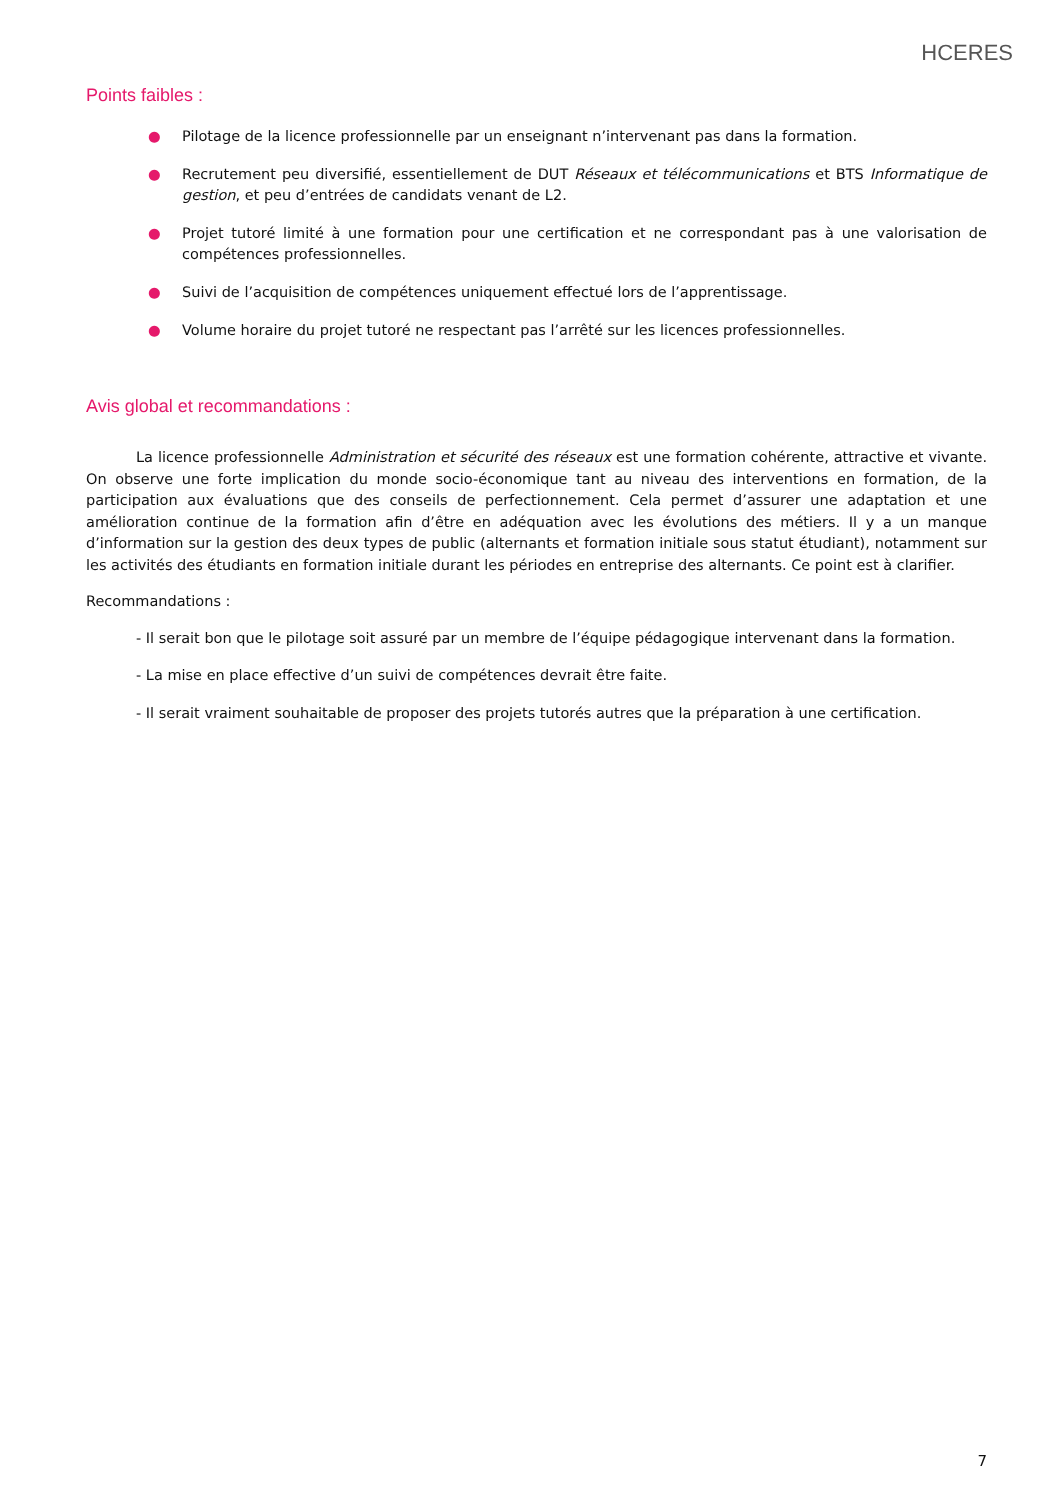HCERES
Points faibles :
● Pilotage de la licence professionnelle par un enseignant n’intervenant pas dans la formation.
● Recrutement peu diversifié, essentiellement de DUT Réseaux et télécommunications et BTS Informatique de gestion, et peu d’entrées de candidats venant de L2.
● Projet tutoré limité à une formation pour une certification et ne correspondant pas à une valorisation de compétences professionnelles.
● Suivi de l’acquisition de compétences uniquement effectué lors de l’apprentissage.
● Volume horaire du projet tutoré ne respectant pas l’arrêté sur les licences professionnelles.
Avis global et recommandations :
La licence professionnelle Administration et sécurité des réseaux est une formation cohérente, attractive et vivante. On observe une forte implication du monde socio-économique tant au niveau des interventions en formation, de la participation aux évaluations que des conseils de perfectionnement. Cela permet d’assurer une adaptation et une amélioration continue de la formation afin d’être en adéquation avec les évolutions des métiers. Il y a un manque d’information sur la gestion des deux types de public (alternants et formation initiale sous statut étudiant), notamment sur les activités des étudiants en formation initiale durant les périodes en entreprise des alternants. Ce point est à clarifier.
Recommandations :
- Il serait bon que le pilotage soit assuré par un membre de l’équipe pédagogique intervenant dans la formation.
- La mise en place effective d’un suivi de compétences devrait être faite.
- Il serait vraiment souhaitable de proposer des projets tutorés autres que la préparation à une certification.
7